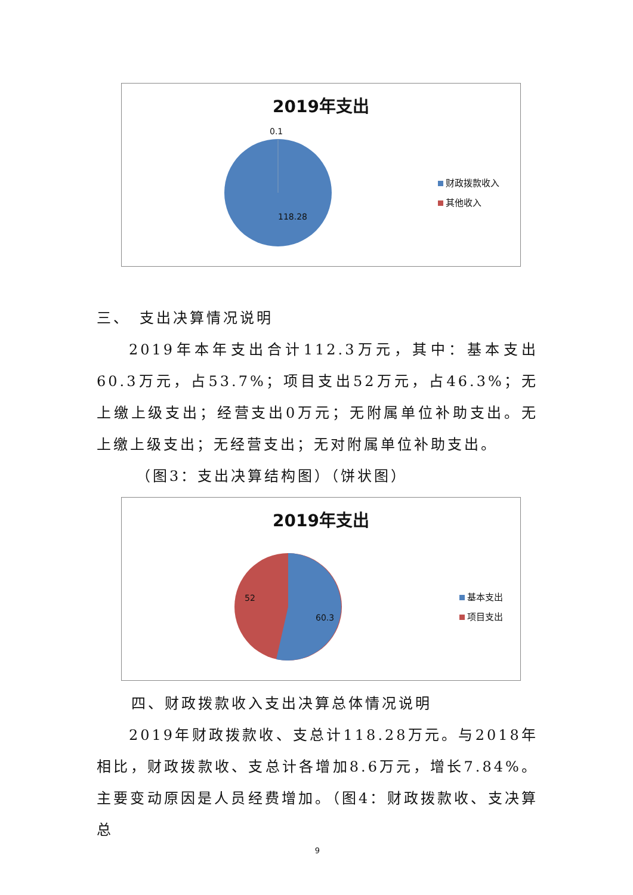2019年支出
0.1
118.28
财政拨款收入
其他收入
三、　支出决算情况说明
2019年本年支出合计112.3万元，其中：基本支出60.3万元，占53.7%；项目支出52万元，占46.3%；无上缴上级支出；经营支出0万元；无附属单位补助支出。无上缴上级支出；无经营支出；无对附属单位补助支出。
（图3：支出决算结构图）（饼状图）
2019年支出
52
60.3
基本支出
项目支出
四、财政拨款收入支出决算总体情况说明
2019年财政拨款收、支总计118.28万元。与2018年相比，财政拨款收、支总计各增加8.6万元，增长7.84%。主要变动原因是人员经费增加。（图4：财政拨款收、支决算总
9